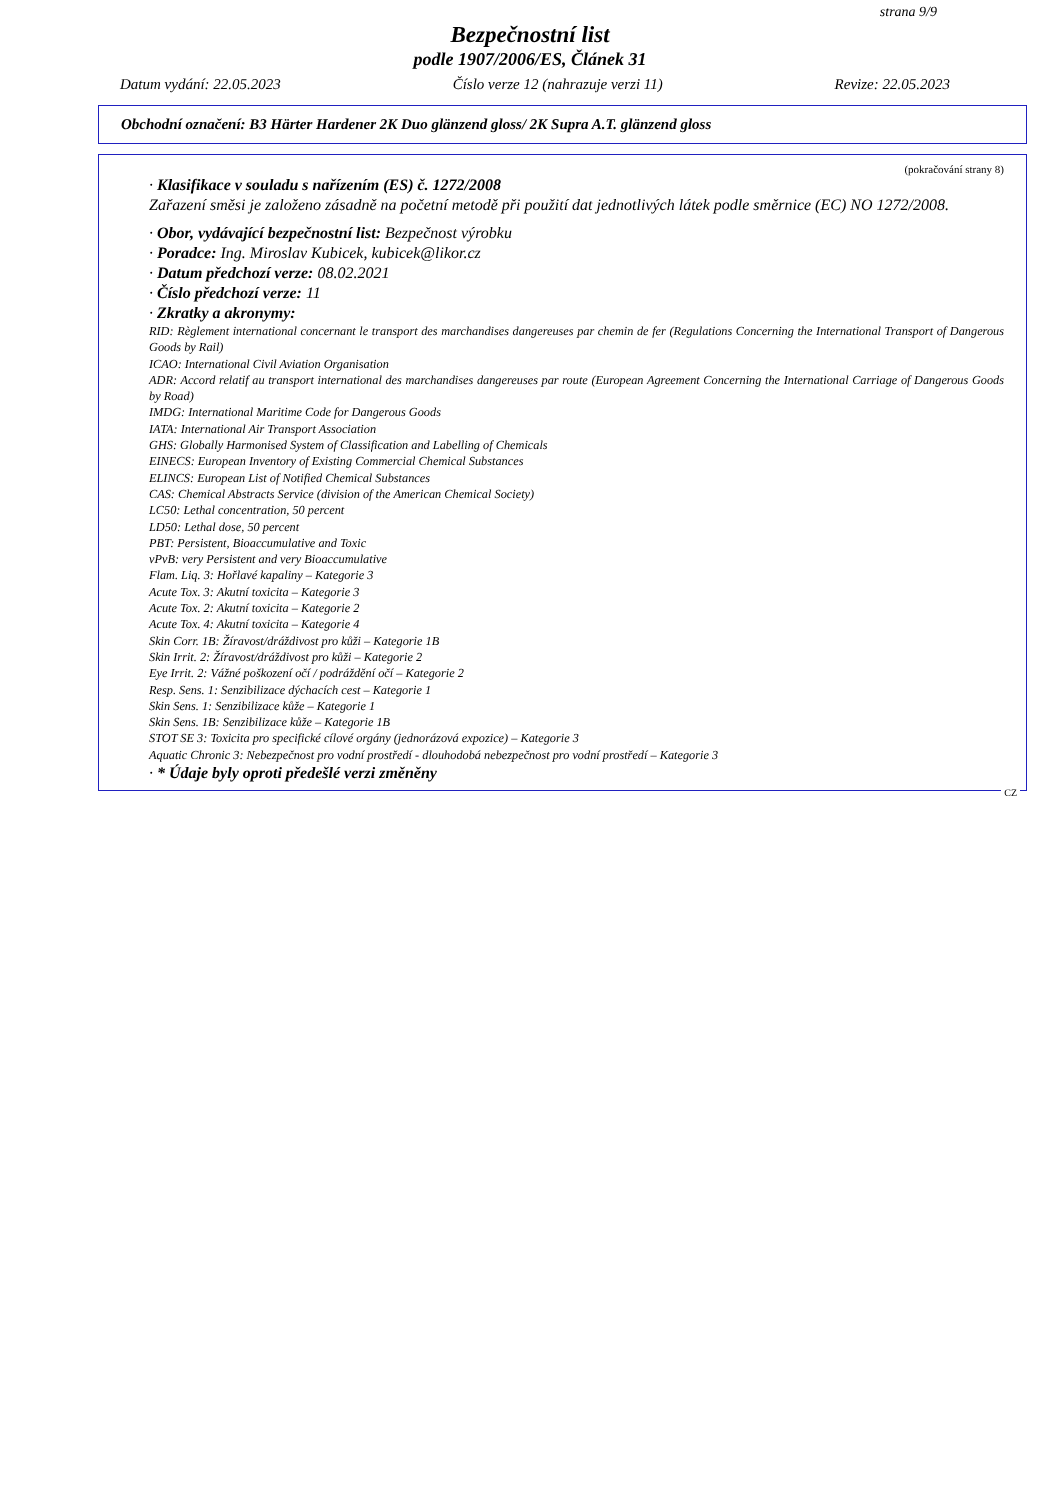strana 9/9
Bezpečnostní list
podle 1907/2006/ES, Článek 31
Datum vydání: 22.05.2023 Číslo verze 12 (nahrazuje verzi 11) Revize: 22.05.2023
Obchodní označení: B3 Härter Hardener 2K Duo glänzend gloss/ 2K Supra A.T. glänzend gloss
(pokračování strany 8)
· Klasifikace v souladu s nařízením (ES) č. 1272/2008
Zařazení směsi je založeno zásadně na početní metodě při použití dat jednotlivých látek podle směrnice (EC) NO 1272/2008.
· Obor, vydávající bezpečnostní list: Bezpečnost výrobku
· Poradce: Ing. Miroslav Kubicek, kubicek@likor.cz
· Datum předchozí verze: 08.02.2021
· Číslo předchozí verze: 11
· Zkratky a akronymy:
RID: Règlement international concernant le transport des marchandises dangereuses par chemin de fer (Regulations Concerning the International Transport of Dangerous Goods by Rail)
ICAO: International Civil Aviation Organisation
ADR: Accord relatif au transport international des marchandises dangereuses par route (European Agreement Concerning the International Carriage of Dangerous Goods by Road)
IMDG: International Maritime Code for Dangerous Goods
IATA: International Air Transport Association
GHS: Globally Harmonised System of Classification and Labelling of Chemicals
EINECS: European Inventory of Existing Commercial Chemical Substances
ELINCS: European List of Notified Chemical Substances
CAS: Chemical Abstracts Service (division of the American Chemical Society)
LC50: Lethal concentration, 50 percent
LD50: Lethal dose, 50 percent
PBT: Persistent, Bioaccumulative and Toxic
vPvB: very Persistent and very Bioaccumulative
Flam. Liq. 3: Hořlavé kapaliny – Kategorie 3
Acute Tox. 3: Akutní toxicita – Kategorie 3
Acute Tox. 2: Akutní toxicita – Kategorie 2
Acute Tox. 4: Akutní toxicita – Kategorie 4
Skin Corr. 1B: Žíravost/dráždivost pro kůži – Kategorie 1B
Skin Irrit. 2: Žíravost/dráždivost pro kůži – Kategorie 2
Eye Irrit. 2: Vážné poškození očí / podráždění očí – Kategorie 2
Resp. Sens. 1: Senzibilizace dýchacích cest – Kategorie 1
Skin Sens. 1: Senzibilizace kůže – Kategorie 1
Skin Sens. 1B: Senzibilizace kůže – Kategorie 1B
STOT SE 3: Toxicita pro specifické cílové orgány (jednorázová expozice) – Kategorie 3
Aquatic Chronic 3: Nebezpečnost pro vodní prostředí - dlouhodobá nebezpečnost pro vodní prostředí – Kategorie 3
· * Údaje byly oproti předešlé verzi změněny
CZ